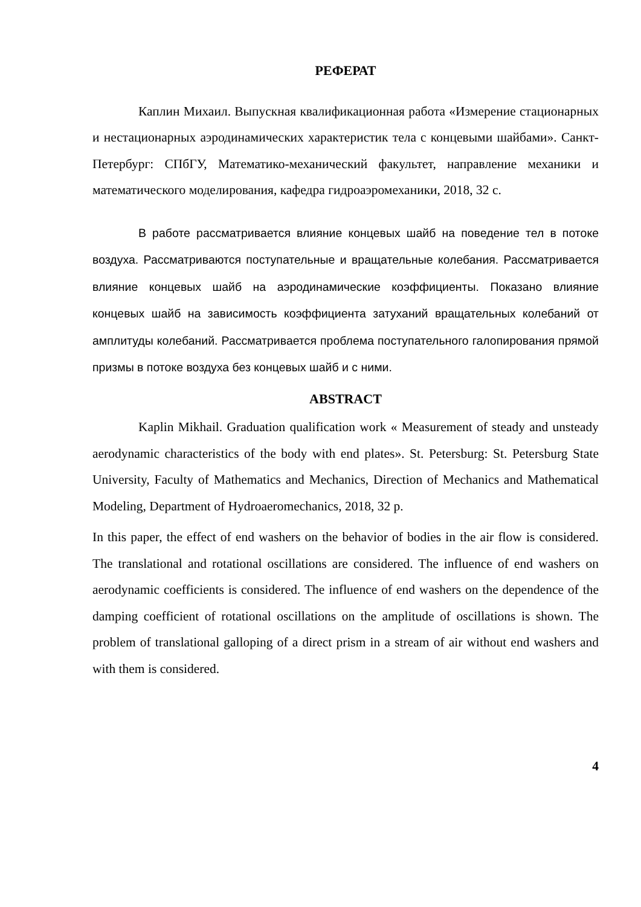РЕФЕРАТ
Каплин Михаил. Выпускная квалификационная работа «Измерение стационарных и нестационарных аэродинамических характеристик тела с концевыми шайбами». Санкт-Петербург: СПбГУ, Математико-механический факультет, направление механики и математического моделирования, кафедра гидроаэромеханики, 2018, 32 с.
В работе рассматривается влияние концевых шайб на поведение тел в потоке воздуха. Рассматриваются поступательные и вращательные колебания. Рассматривается влияние концевых шайб на аэродинамические коэффициенты. Показано влияние концевых шайб на зависимость коэффициента затуханий вращательных колебаний от амплитуды колебаний. Рассматривается проблема поступательного галопирования прямой призмы в потоке воздуха без концевых шайб и с ними.
ABSTRACT
Kaplin Mikhail. Graduation qualification work « Measurement of steady and unsteady aerodynamic characteristics of the body with end plates». St. Petersburg: St. Petersburg State University, Faculty of Mathematics and Mechanics, Direction of Mechanics and Mathematical Modeling, Department of Hydroaeromechanics, 2018, 32 p.
In this paper, the effect of end washers on the behavior of bodies in the air flow is considered. The translational and rotational oscillations are considered. The influence of end washers on aerodynamic coefficients is considered. The influence of end washers on the dependence of the damping coefficient of rotational oscillations on the amplitude of oscillations is shown. The problem of translational galloping of a direct prism in a stream of air without end washers and with them is considered.
4